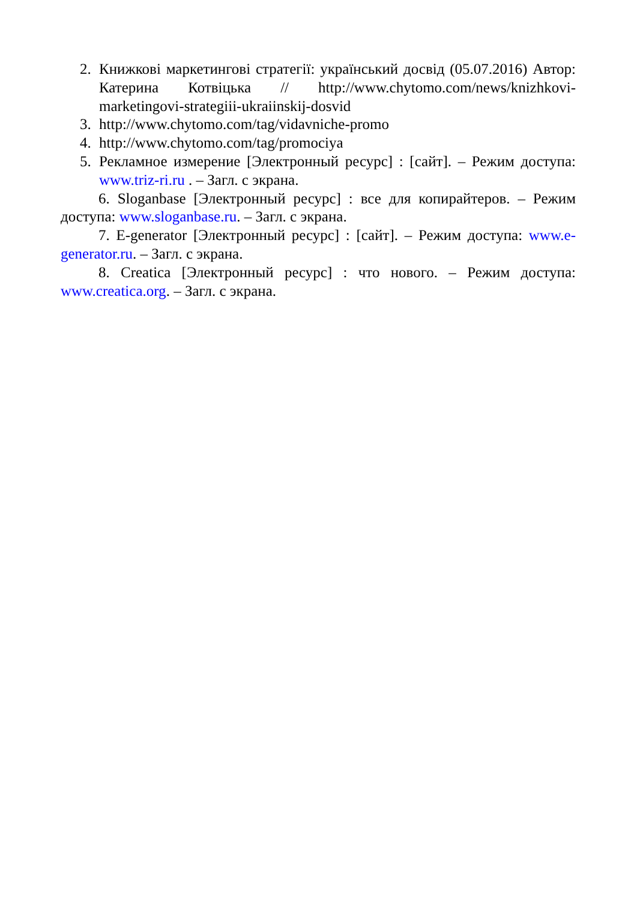2. Книжкові маркетингові стратегії: український досвід (05.07.2016) Автор: Катерина Котвіцька // http://www.chytomo.com/news/knizhkovi-marketingovi-strategiii-ukraiinskij-dosvid
3. http://www.chytomo.com/tag/vidavniche-promo
4. http://www.chytomo.com/tag/promociya
5. Рекламное измерение [Электронный ресурс] : [сайт]. – Режим доступа: www.triz-ri.ru . – Загл. с экрана.
6. Sloganbase [Электронный ресурс] : все для копирайтеров. – Режим доступа: www.sloganbase.ru. – Загл. с экрана.
7. E-generator [Электронный ресурс] : [сайт]. – Режим доступа: www.e-generator.ru. – Загл. с экрана.
8. Creatica [Электронный ресурс] : что нового. – Режим доступа: www.creatica.org. – Загл. с экрана.